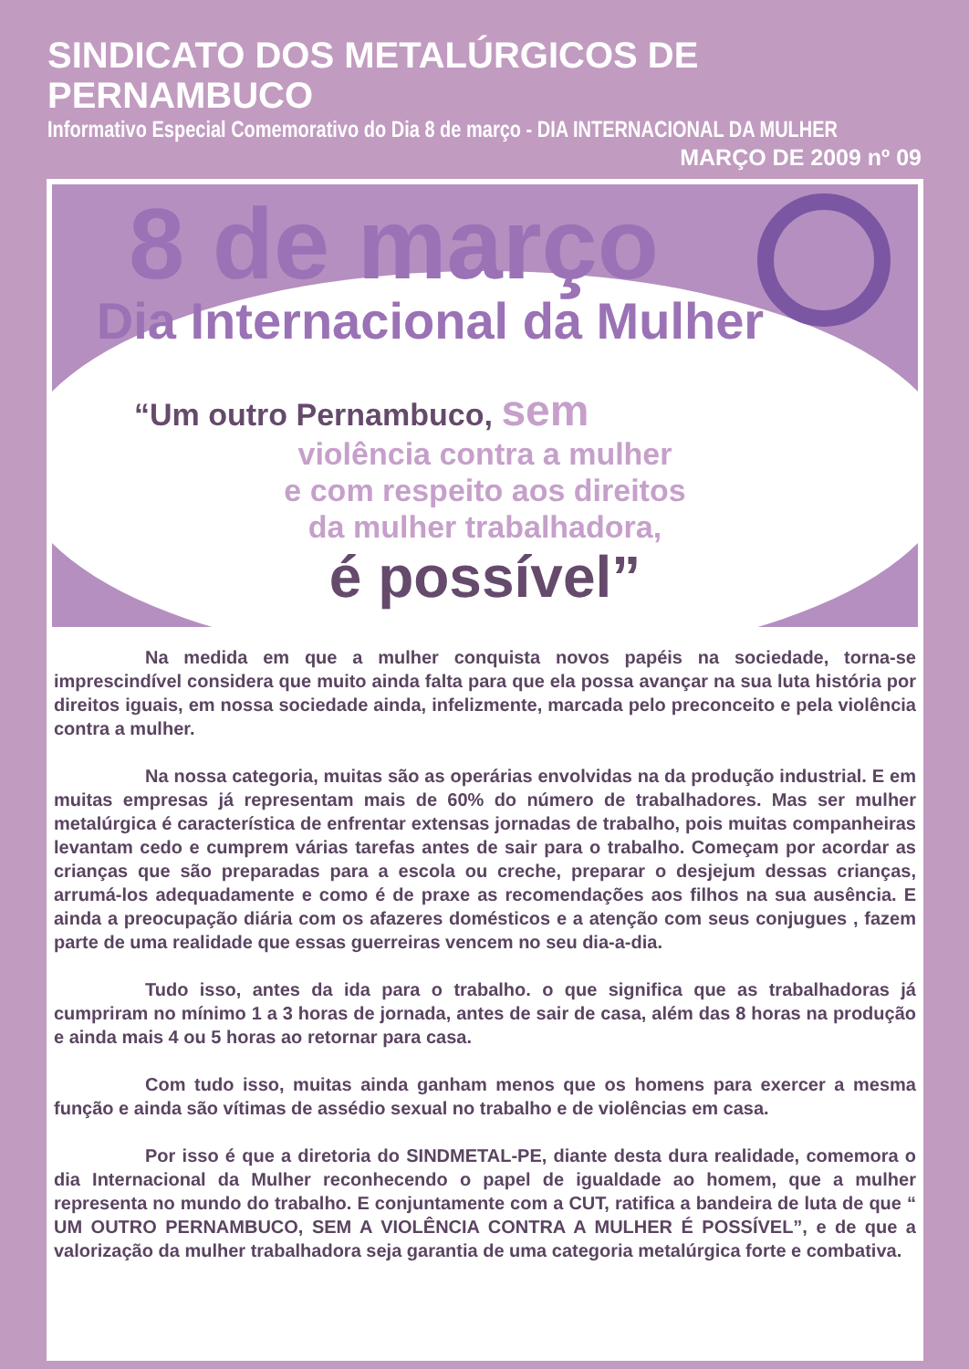SINDICATO DOS METALÚRGICOS DE PERNAMBUCO
Informativo Especial Comemorativo do Dia 8 de março - DIA INTERNACIONAL DA MULHER
MARÇO DE 2009 nº 09
8 de março
Dia Internacional da Mulher
“Um outro Pernambuco, sem
violência contra a mulher
e com respeito aos direitos
da mulher trabalhadora,
é possível”
Na medida em que a mulher conquista novos papéis na sociedade, torna-se imprescindível considera que muito ainda falta para que ela possa avançar na sua luta história por direitos iguais, em nossa sociedade ainda, infelizmente, marcada pelo preconceito e pela violência contra a mulher.
Na nossa categoria, muitas são as operárias envolvidas na da produção industrial. E em muitas empresas já representam mais de 60% do número de trabalhadores. Mas ser mulher metalúrgica é característica de enfrentar extensas jornadas de trabalho, pois muitas companheiras levantam cedo e cumprem várias tarefas antes de sair para o trabalho. Começam por acordar as crianças que são preparadas para a escola ou creche, preparar o desjejum dessas crianças, arrumá-los adequadamente e como é de praxe as recomendações aos filhos na sua ausência. E ainda a preocupação diária com os afazeres domésticos e a atenção com seus conjugues , fazem parte de uma realidade que essas guerreiras vencem no seu dia-a-dia.
Tudo isso, antes da ida para o trabalho. o que significa que as trabalhadoras já cumpriram no mínimo 1 a 3 horas de jornada, antes de sair de casa, além das 8 horas na produção e ainda mais 4 ou 5 horas ao retornar para casa.
Com tudo isso, muitas ainda ganham menos que os homens para exercer a mesma função e ainda são vítimas de assédio sexual no trabalho e de violências em casa.
Por isso é que a diretoria do SINDMETAL-PE, diante desta dura realidade, comemora o dia Internacional da Mulher reconhecendo o papel de igualdade ao homem, que a mulher representa no mundo do trabalho. E conjuntamente com a CUT, ratifica a bandeira de luta de que “ UM OUTRO PERNAMBUCO, SEM A VIOLÊNCIA CONTRA A MULHER É POSSÍVEL”, e de que a valorização da mulher trabalhadora seja garantia de uma categoria metalúrgica forte e combativa.